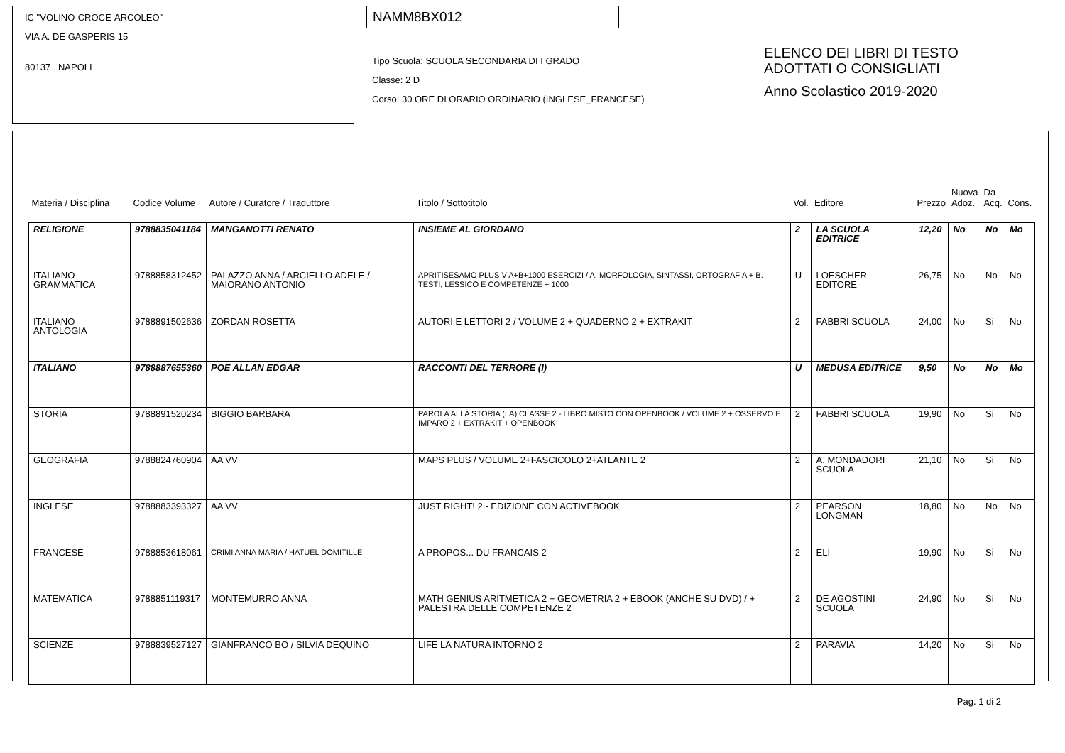IC "VOLINO-CROCE-ARCOLEO"
VIA A. DE GASPERIS 15
80137 NAPOLI
NAMM8BX012
Tipo Scuola: SCUOLA SECONDARIA DI I GRADO
Classe: 2 D
Corso: 30 ORE DI ORARIO ORDINARIO (INGLESE_FRANCESE)
ELENCO DEI LIBRI DI TESTO
ADOTTATI O CONSIGLIATI
Anno Scolastico 2019-2020
| Materia / Disciplina | Codice Volume | Autore / Curatore / Traduttore | Titolo / Sottotitolo | Vol. | Editore | Prezzo | Nuova Adoz. | Da Acq. | Cons. |
| --- | --- | --- | --- | --- | --- | --- | --- | --- | --- |
| RELIGIONE | 9788835041184 | MANGANOTTI RENATO | INSIEME AL GIORDANO | 2 | LA SCUOLA EDITRICE | 12,20 | No | No | Mo |
| ITALIANO GRAMMATICA | 9788858312452 | PALAZZO ANNA / ARCIELLO ADELE / MAIORANO ANTONIO | APRITISESAMO PLUS V A+B+1000 ESERCIZI / A. MORFOLOGIA, SINTASSI, ORTOGRAFIA + B. TESTI, LESSICO E COMPETENZE + 1000 | U | LOESCHER EDITORE | 26,75 | No | No | No |
| ITALIANO ANTOLOGIA | 9788891502636 | ZORDAN ROSETTA | AUTORI E LETTORI 2 / VOLUME 2 + QUADERNO 2 + EXTRAKIT | 2 | FABBRI SCUOLA | 24,00 | No | Si | No |
| ITALIANO | 9788887655360 | POE ALLAN EDGAR | RACCONTI DEL TERRORE (I) | U | MEDUSA EDITRICE | 9,50 | No | No | Mo |
| STORIA | 9788891520234 | BIGGIO BARBARA | PAROLA ALLA STORIA (LA) CLASSE 2 - LIBRO MISTO CON OPENBOOK / VOLUME 2 + OSSERVO E IMPARO 2 + EXTRAKIT + OPENBOOK | 2 | FABBRI SCUOLA | 19,90 | No | Si | No |
| GEOGRAFIA | 9788824760904 | AA VV | MAPS PLUS / VOLUME 2+FASCICOLO 2+ATLANTE 2 | 2 | A. MONDADORI SCUOLA | 21,10 | No | Si | No |
| INGLESE | 9788883393327 | AA VV | JUST RIGHT! 2 - EDIZIONE CON ACTIVEBOOK | 2 | PEARSON LONGMAN | 18,80 | No | No | No |
| FRANCESE | 9788853618061 | CRIMI ANNA MARIA / HATUEL DOMITILLE | A PROPOS... DU FRANCAIS 2 | 2 | ELI | 19,90 | No | Si | No |
| MATEMATICA | 9788851119317 | MONTEMURRO ANNA | MATH GENIUS ARITMETICA 2 + GEOMETRIA 2 + EBOOK (ANCHE SU DVD) / + PALESTRA DELLE COMPETENZE 2 | 2 | DE AGOSTINI SCUOLA | 24,90 | No | Si | No |
| SCIENZE | 9788839527127 | GIANFRANCO BO / SILVIA DEQUINO | LIFE LA NATURA INTORNO 2 | 2 | PARAVIA | 14,20 | No | Si | No |
Pag. 1 di 2